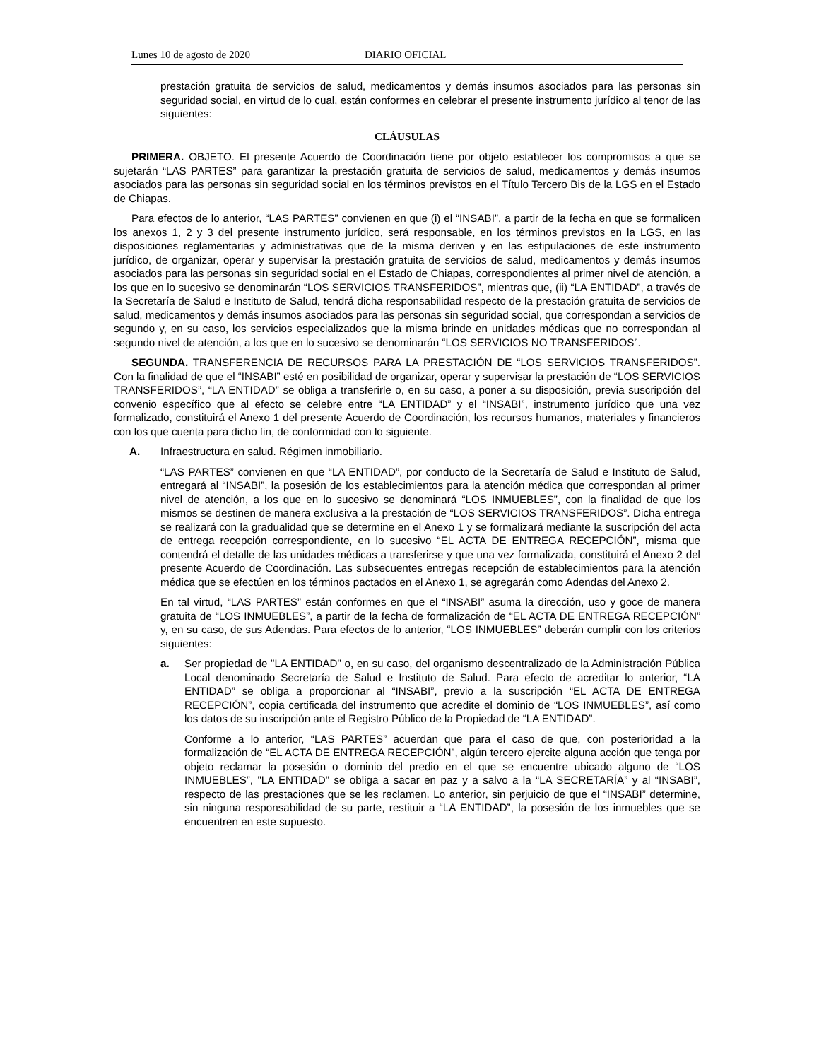Lunes 10 de agosto de 2020 DIARIO OFICIAL
prestación gratuita de servicios de salud, medicamentos y demás insumos asociados para las personas sin seguridad social, en virtud de lo cual, están conformes en celebrar el presente instrumento jurídico al tenor de las siguientes:
CLÁUSULAS
PRIMERA. OBJETO. El presente Acuerdo de Coordinación tiene por objeto establecer los compromisos a que se sujetarán “LAS PARTES” para garantizar la prestación gratuita de servicios de salud, medicamentos y demás insumos asociados para las personas sin seguridad social en los términos previstos en el Título Tercero Bis de la LGS en el Estado de Chiapas.
Para efectos de lo anterior, “LAS PARTES” convienen en que (i) el “INSABI”, a partir de la fecha en que se formalicen los anexos 1, 2 y 3 del presente instrumento jurídico, será responsable, en los términos previstos en la LGS, en las disposiciones reglamentarias y administrativas que de la misma deriven y en las estipulaciones de este instrumento jurídico, de organizar, operar y supervisar la prestación gratuita de servicios de salud, medicamentos y demás insumos asociados para las personas sin seguridad social en el Estado de Chiapas, correspondientes al primer nivel de atención, a los que en lo sucesivo se denominarán “LOS SERVICIOS TRANSFERIDOS”, mientras que, (ii) “LA ENTIDAD”, a través de la Secretaría de Salud e Instituto de Salud, tendrá dicha responsabilidad respecto de la prestación gratuita de servicios de salud, medicamentos y demás insumos asociados para las personas sin seguridad social, que correspondan a servicios de segundo y, en su caso, los servicios especializados que la misma brinde en unidades médicas que no correspondan al segundo nivel de atención, a los que en lo sucesivo se denominarán “LOS SERVICIOS NO TRANSFERIDOS”.
SEGUNDA. TRANSFERENCIA DE RECURSOS PARA LA PRESTACIÓN DE “LOS SERVICIOS TRANSFERIDOS”. Con la finalidad de que el “INSABI” esté en posibilidad de organizar, operar y supervisar la prestación de “LOS SERVICIOS TRANSFERIDOS”, “LA ENTIDAD” se obliga a transferirle o, en su caso, a poner a su disposición, previa suscripción del convenio específico que al efecto se celebre entre “LA ENTIDAD” y el “INSABI”, instrumento jurídico que una vez formalizado, constituirá el Anexo 1 del presente Acuerdo de Coordinación, los recursos humanos, materiales y financieros con los que cuenta para dicho fin, de conformidad con lo siguiente.
A. Infraestructura en salud. Régimen inmobiliario.
“LAS PARTES” convienen en que “LA ENTIDAD”, por conducto de la Secretaría de Salud e Instituto de Salud, entregará al “INSABI”, la posesión de los establecimientos para la atención médica que correspondan al primer nivel de atención, a los que en lo sucesivo se denominará “LOS INMUEBLES”, con la finalidad de que los mismos se destinen de manera exclusiva a la prestación de “LOS SERVICIOS TRANSFERIDOS”. Dicha entrega se realizará con la gradualidad que se determine en el Anexo 1 y se formalizará mediante la suscripción del acta de entrega recepción correspondiente, en lo sucesivo “EL ACTA DE ENTREGA RECEPCIÓN”, misma que contendrá el detalle de las unidades médicas a transferirse y que una vez formalizada, constituirá el Anexo 2 del presente Acuerdo de Coordinación. Las subsecuentes entregas recepción de establecimientos para la atención médica que se efectúen en los términos pactados en el Anexo 1, se agregarán como Adendas del Anexo 2.
En tal virtud, “LAS PARTES” están conformes en que el “INSABI” asuma la dirección, uso y goce de manera gratuita de “LOS INMUEBLES”, a partir de la fecha de formalización de “EL ACTA DE ENTREGA RECEPCIÓN” y, en su caso, de sus Adendas. Para efectos de lo anterior, “LOS INMUEBLES” deberán cumplir con los criterios siguientes:
a. Ser propiedad de "LA ENTIDAD" o, en su caso, del organismo descentralizado de la Administración Pública Local denominado Secretaría de Salud e Instituto de Salud. Para efecto de acreditar lo anterior, “LA ENTIDAD” se obliga a proporcionar al “INSABI”, previo a la suscripción “EL ACTA DE ENTREGA RECEPCIÓN”, copia certificada del instrumento que acredite el dominio de “LOS INMUEBLES”, así como los datos de su inscripción ante el Registro Público de la Propiedad de “LA ENTIDAD”.
Conforme a lo anterior, “LAS PARTES” acuerdan que para el caso de que, con posterioridad a la formalización de “EL ACTA DE ENTREGA RECEPCIÓN”, algún tercero ejercite alguna acción que tenga por objeto reclamar la posesión o dominio del predio en el que se encuentre ubicado alguno de “LOS INMUEBLES”, "LA ENTIDAD" se obliga a sacar en paz y a salvo a la “LA SECRETARÍA” y al “INSABI”, respecto de las prestaciones que se les reclamen. Lo anterior, sin perjuicio de que el “INSABI” determine, sin ninguna responsabilidad de su parte, restituir a “LA ENTIDAD”, la posesión de los inmuebles que se encuentren en este supuesto.